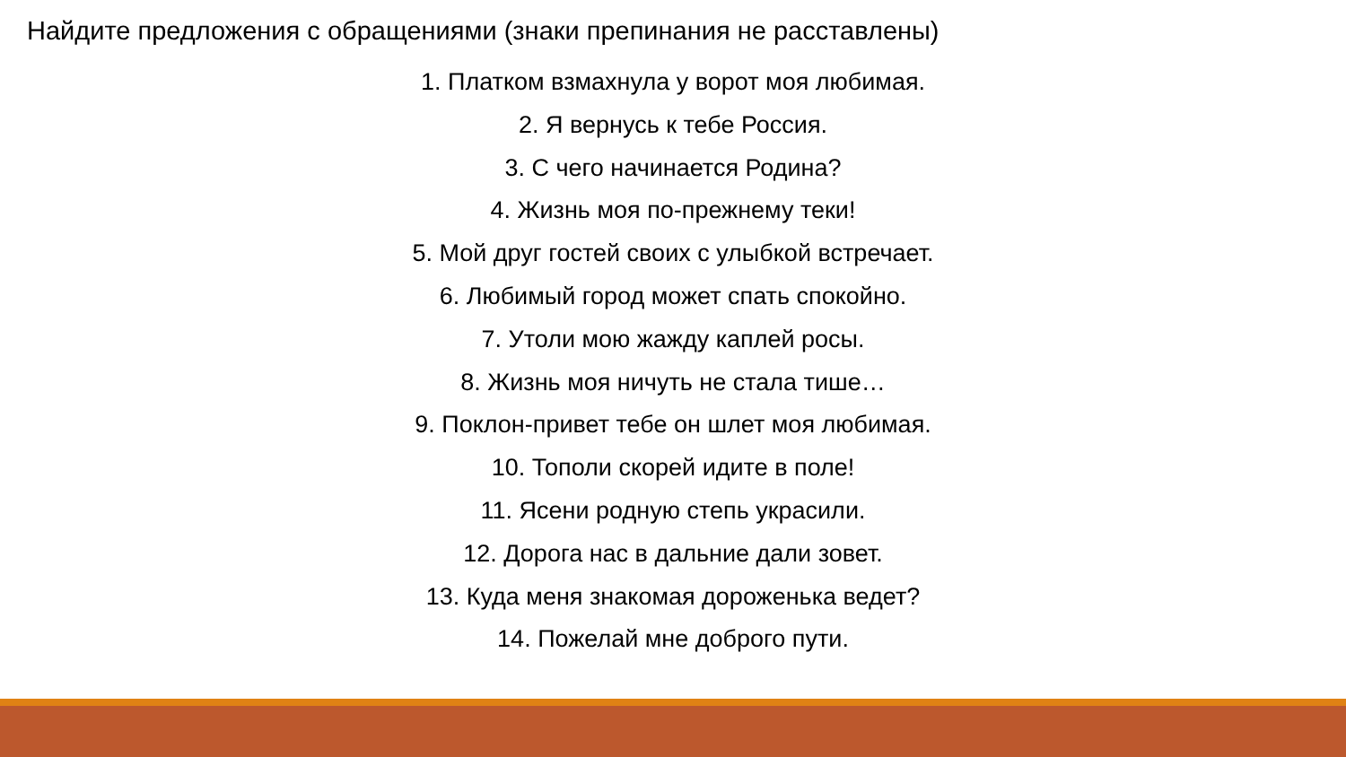Найдите предложения с обращениями (знаки препинания не расставлены)
1. Платком взмахнула у ворот моя любимая.
2. Я вернусь к тебе Россия.
3. С чего начинается Родина?
4. Жизнь моя по-прежнему теки!
5. Мой друг гостей своих с улыбкой встречает.
6. Любимый город может спать спокойно.
7. Утоли мою жажду каплей росы.
8. Жизнь моя ничуть не стала тише…
9. Поклон-привет тебе он шлет моя любимая.
10. Тополи скорей идите в поле!
11. Ясени родную степь украсили.
12. Дорога нас в дальние дали зовет.
13. Куда меня знакомая дороженька ведет?
14. Пожелай мне доброго пути.